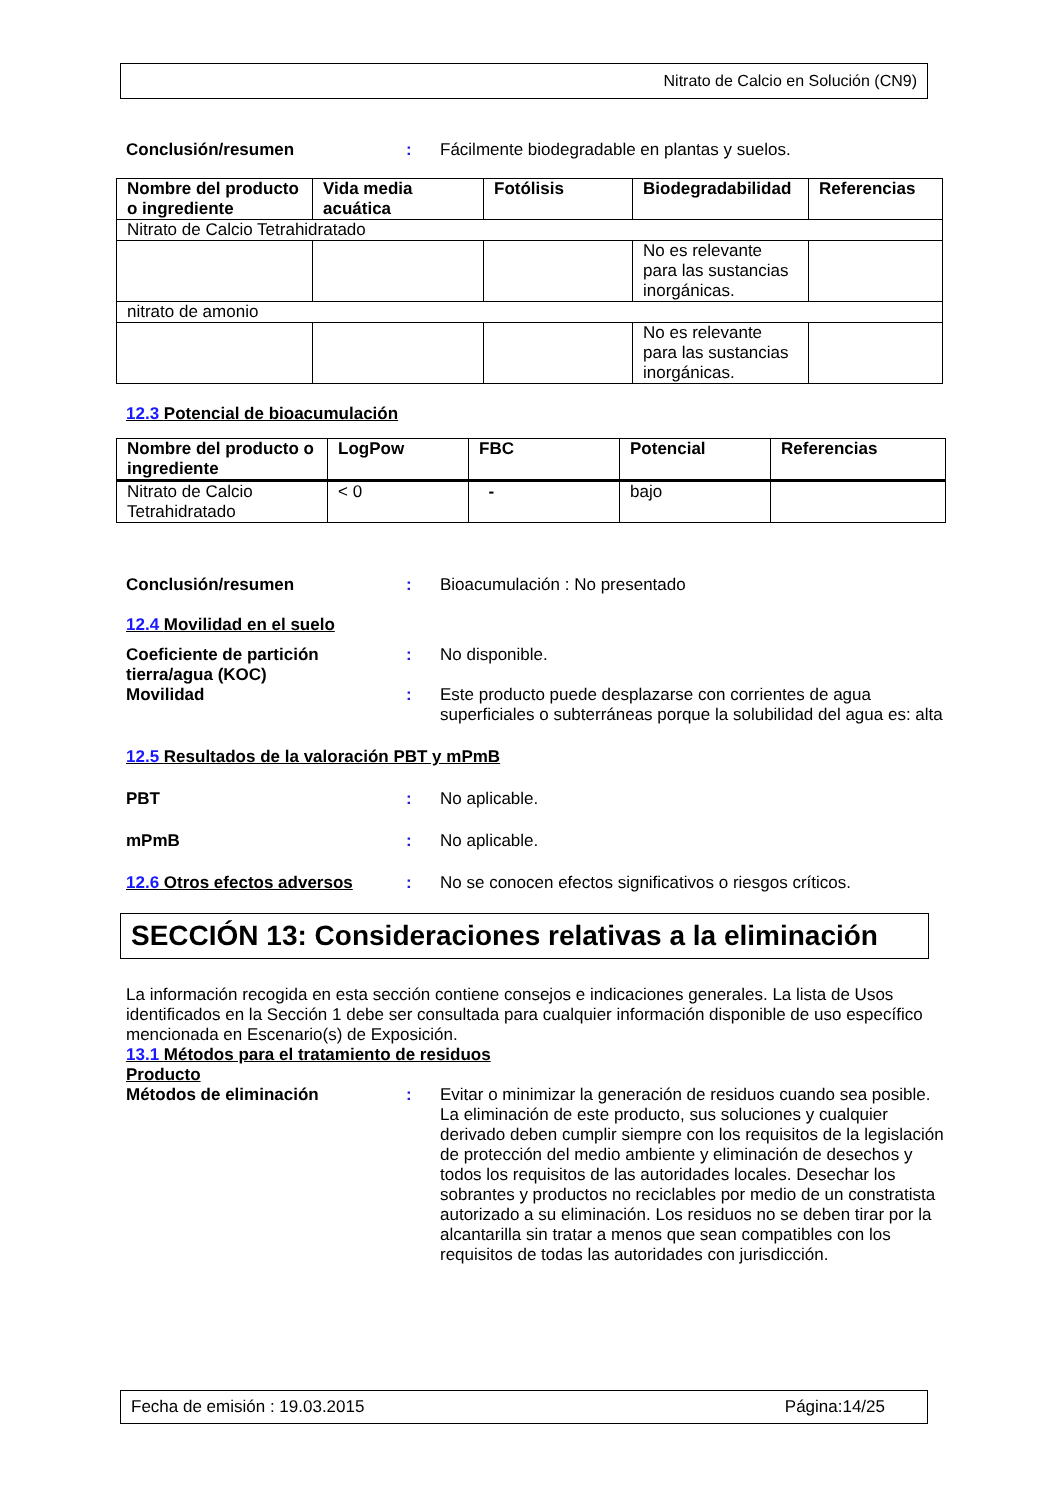Nitrato de Calcio en Solución (CN9)
Conclusión/resumen : Fácilmente biodegradable en plantas y suelos.
| Nombre del producto o ingrediente | Vida media acuática | Fotólisis | Biodegradabilidad | Referencias |
| --- | --- | --- | --- | --- |
| Nitrato de Calcio Tetrahidratado | | | | |
| | | | No es relevante para las sustancias inorgánicas. | |
| nitrato de amonio | | | | |
| | | | No es relevante para las sustancias inorgánicas. | |
12.3 Potencial de bioacumulación
| Nombre del producto o ingrediente | LogPow | FBC | Potencial | Referencias |
| --- | --- | --- | --- | --- |
| Nitrato de Calcio Tetrahidratado | < 0 | - | bajo | |
Conclusión/resumen : Bioacumulación : No presentado
12.4 Movilidad en el suelo
Coeficiente de partición tierra/agua (KOC)
: No disponible.
Movilidad : Este producto puede desplazarse con corrientes de agua superficiales o subterráneas porque la solubilidad del agua es: alta
12.5 Resultados de la valoración PBT y mPmB
PBT : No aplicable.
mPmB : No aplicable.
12.6 Otros efectos adversos : No se conocen efectos significativos o riesgos críticos.
SECCIÓN 13: Consideraciones relativas a la eliminación
La información recogida en esta sección contiene consejos e indicaciones generales. La lista de Usos identificados en la Sección 1 debe ser consultada para cualquier información disponible de uso específico mencionada en Escenario(s) de Exposición.
13.1 Métodos para el tratamiento de residuos
Producto
Métodos de eliminación : Evitar o minimizar la generación de residuos cuando sea posible. La eliminación de este producto, sus soluciones y cualquier derivado deben cumplir siempre con los requisitos de la legislación de protección del medio ambiente y eliminación de desechos y todos los requisitos de las autoridades locales. Desechar los sobrantes y productos no reciclables por medio de un constratista autorizado a su eliminación. Los residuos no se deben tirar por la alcantarilla sin tratar a menos que sean compatibles con los requisitos de todas las autoridades con jurisdicción.
Fecha de emisión : 19.03.2015 Página:14/25